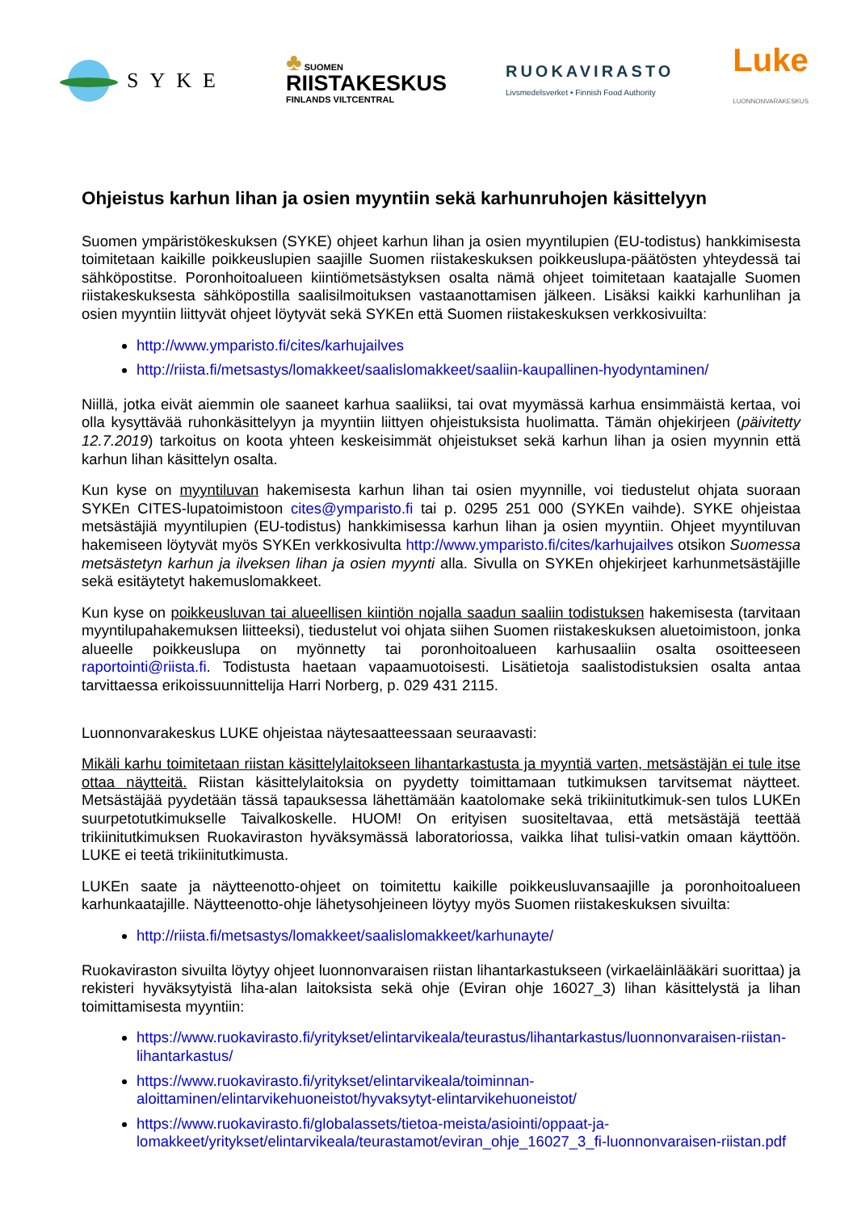SYKE
♣ SUOMEN
RIISTAKESKUS
FINLANDS VILTCENTRAL
RUOKAVIRASTO
Livsmedelsverket • Finnish Food Authority
Luke
LUONNONVARAKESKUS
Ohjeistus karhun lihan ja osien myyntiin sekä karhunruhojen käsittelyyn
Suomen ympäristökeskuksen (SYKE) ohjeet karhun lihan ja osien myyntilupien (EU-todistus) hankkimisesta toimitetaan kaikille poikkeuslupien saajille Suomen riistakeskuksen poikkeuslupa-päätösten yhteydessä tai sähköpostitse. Poronhoitoalueen kiintiömetsästyksen osalta nämä ohjeet toimitetaan kaatajalle Suomen riistakeskuksesta sähköpostilla saalisilmoituksen vastaanottamisen jälkeen. Lisäksi kaikki karhunlihan ja osien myyntiin liittyvät ohjeet löytyvät sekä SYKEn että Suomen riistakeskuksen verkkosivuilta:
http://www.ymparisto.fi/cites/karhujailves
http://riista.fi/metsastys/lomakkeet/saalislomakkeet/saaliin-kaupallinen-hyodyntaminen/
Niillä, jotka eivät aiemmin ole saaneet karhua saaliiksi, tai ovat myymässä karhua ensimmäistä kertaa, voi olla kysyttävää ruhonkäsittelyyn ja myyntiin liittyen ohjeistuksista huolimatta. Tämän ohjekirjeen (päivitetty 12.7.2019) tarkoitus on koota yhteen keskeisimmät ohjeistukset sekä karhun lihan ja osien myynnin että karhun lihan käsittelyn osalta.
Kun kyse on myyntiluvan hakemisesta karhun lihan tai osien myynnille, voi tiedustelut ohjata suoraan SYKEn CITES-lupatoimistoon cites@ymparisto.fi tai p. 0295 251 000 (SYKEn vaihde). SYKE ohjeistaa metsästäjiä myyntilupien (EU-todistus) hankkimisessa karhun lihan ja osien myyntiin. Ohjeet myyntiluvan hakemiseen löytyvät myös SYKEn verkkosivulta http://www.ymparisto.fi/cites/karhujailves otsikon Suomessa metsästetyn karhun ja ilveksen lihan ja osien myynti alla. Sivulla on SYKEn ohjekirjeet karhunmetsästäjille sekä esitäytetyt hakemuslomakkeet.
Kun kyse on poikkeusluvan tai alueellisen kiintiön nojalla saadun saaliin todistuksen hakemisesta (tarvitaan myyntilupahakemuksen liitteeksi), tiedustelut voi ohjata siihen Suomen riistakeskuksen aluetoimistoon, jonka alueelle poikkeuslupa on myönnetty tai poronhoitoalueen karhusaaliin osalta osoitteeseen raportointi@riista.fi. Todistusta haetaan vapaamuotoisesti. Lisätietoja saalistodistuksien osalta antaa tarvittaessa erikoissuunnittelija Harri Norberg, p. 029 431 2115.
Luonnonvarakeskus LUKE ohjeistaa näytesaatteessaan seuraavasti:
Mikäli karhu toimitetaan riistan käsittelylaitokseen lihantarkastusta ja myyntiä varten, metsästäjän ei tule itse ottaa näytteitä. Riistan käsittelylaitoksia on pyydetty toimittamaan tutkimuksen tarvitsemat näytteet. Metsästäjää pyydetään tässä tapauksessa lähettämään kaatolomake sekä trikiinitutkimuk-sen tulos LUKEn suurpetotutkimukselle Taivalkoskelle. HUOM! On erityisen suositeltavaa, että metsästäjä teettää trikiinitutkimuksen Ruokaviraston hyväksymässä laboratoriossa, vaikka lihat tulisi-vatkin omaan käyttöön. LUKE ei teetä trikiinitutkimusta.
LUKEn saate ja näytteenotto-ohjeet on toimitettu kaikille poikkeusluvansaajille ja poronhoitoalueen karhunkaatajille. Näytteenotto-ohje lähetysohjeineen löytyy myös Suomen riistakeskuksen sivuilta:
http://riista.fi/metsastys/lomakkeet/saalislomakkeet/karhunayte/
Ruokaviraston sivuilta löytyy ohjeet luonnonvaraisen riistan lihantarkastukseen (virkaeläinlääkäri suorittaa) ja rekisteri hyväksytyistä liha-alan laitoksista sekä ohje (Eviran ohje 16027_3) lihan käsittelystä ja lihan toimittamisesta myyntiin:
https://www.ruokavirasto.fi/yritykset/elintarvikeala/teurastus/lihantarkastus/luonnonvaraisen-riistan-lihantarkastus/
https://www.ruokavirasto.fi/yritykset/elintarvikeala/toiminnan-aloittaminen/elintarvikehuoneistot/hyvaksytyt-elintarvikehuoneistot/
https://www.ruokavirasto.fi/globalassets/tietoa-meista/asiointi/oppaat-ja-lomakkeet/yritykset/elintarvikeala/teurastamot/eviran_ohje_16027_3_fi-luonnonvaraisen-riistan.pdf